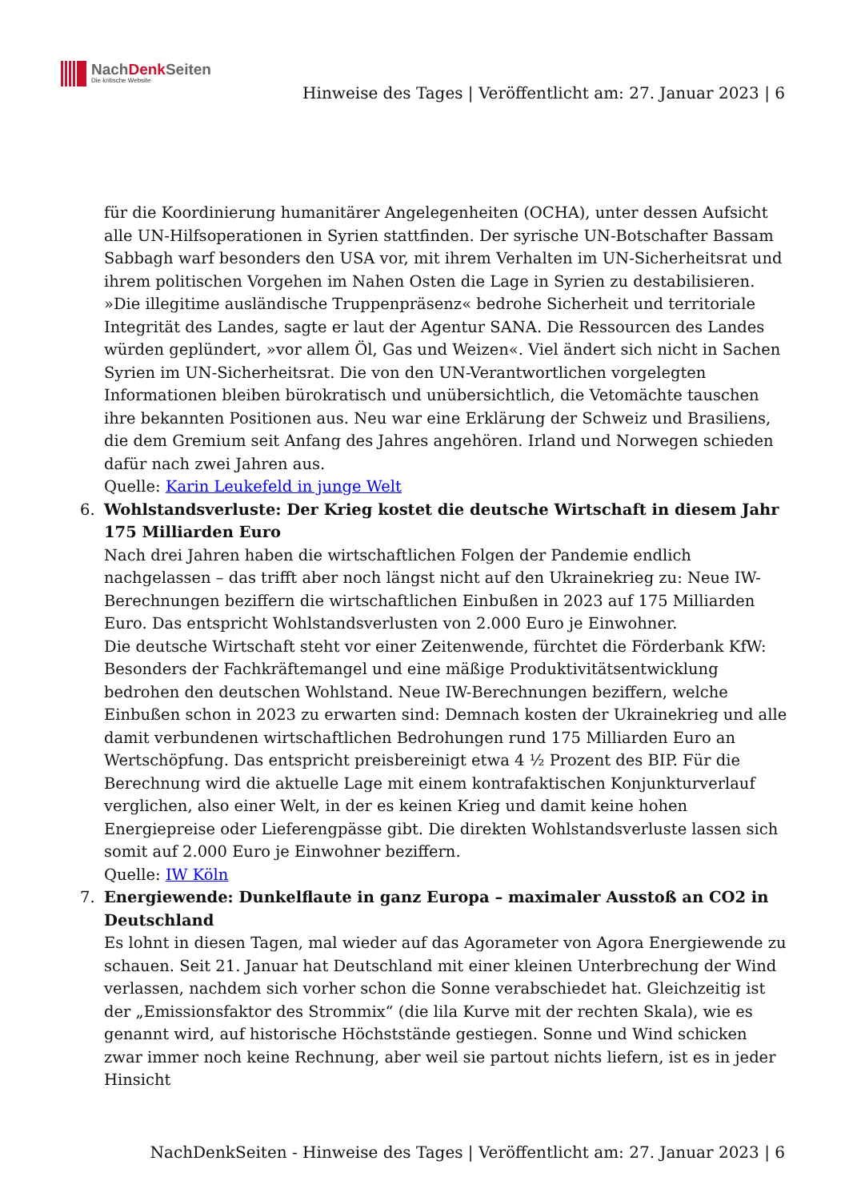NachDenk Seiten
Die kritische Website
Hinweise des Tages | Veröffentlicht am: 27. Januar 2023 | 6
für die Koordinierung humanitärer Angelegenheiten (OCHA), unter dessen Aufsicht alle UN-Hilfsoperationen in Syrien stattfinden. Der syrische UN-Botschafter Bassam Sabbagh warf besonders den USA vor, mit ihrem Verhalten im UN-Sicherheitsrat und ihrem politischen Vorgehen im Nahen Osten die Lage in Syrien zu destabilisieren. »Die illegitime ausländische Truppenpräsenz« bedrohe Sicherheit und territoriale Integrität des Landes, sagte er laut der Agentur SANA. Die Ressourcen des Landes würden geplündert, »vor allem Öl, Gas und Weizen«. Viel ändert sich nicht in Sachen Syrien im UN-Sicherheitsrat. Die von den UN-Verantwortlichen vorgelegten Informationen bleiben bürokratisch und unübersichtlich, die Vetomächte tauschen ihre bekannten Positionen aus. Neu war eine Erklärung der Schweiz und Brasiliens, die dem Gremium seit Anfang des Jahres angehören. Irland und Norwegen schieden dafür nach zwei Jahren aus.
Quelle: Karin Leukefeld in junge Welt
6. Wohlstandsverluste: Der Krieg kostet die deutsche Wirtschaft in diesem Jahr 175 Milliarden Euro
Nach drei Jahren haben die wirtschaftlichen Folgen der Pandemie endlich nachgelassen – das trifft aber noch längst nicht auf den Ukrainekrieg zu: Neue IW-Berechnungen beziffern die wirtschaftlichen Einbußen in 2023 auf 175 Milliarden Euro. Das entspricht Wohlstandsverlusten von 2.000 Euro je Einwohner.
Die deutsche Wirtschaft steht vor einer Zeitenwende, fürchtet die Förderbank KfW: Besonders der Fachkräftemangel und eine mäßige Produktivitätsentwicklung bedrohen den deutschen Wohlstand. Neue IW-Berechnungen beziffern, welche Einbußen schon in 2023 zu erwarten sind: Demnach kosten der Ukrainekrieg und alle damit verbundenen wirtschaftlichen Bedrohungen rund 175 Milliarden Euro an Wertschöpfung. Das entspricht preisbereinigt etwa 4 ½ Prozent des BIP. Für die Berechnung wird die aktuelle Lage mit einem kontrafaktischen Konjunkturverlauf verglichen, also einer Welt, in der es keinen Krieg und damit keine hohen Energiepreise oder Lieferengpässe gibt. Die direkten Wohlstandsverluste lassen sich somit auf 2.000 Euro je Einwohner beziffern.
Quelle: IW Köln
7. Energiewende: Dunkelflaute in ganz Europa – maximaler Ausstoß an CO2 in Deutschland
Es lohnt in diesen Tagen, mal wieder auf das Agorameter von Agora Energiewende zu schauen. Seit 21. Januar hat Deutschland mit einer kleinen Unterbrechung der Wind verlassen, nachdem sich vorher schon die Sonne verabschiedet hat. Gleichzeitig ist der „Emissionsfaktor des Strommix“ (die lila Kurve mit der rechten Skala), wie es genannt wird, auf historische Höchststände gestiegen. Sonne und Wind schicken zwar immer noch keine Rechnung, aber weil sie partout nichts liefern, ist es in jeder Hinsicht
NachDenkSeiten - Hinweise des Tages | Veröffentlicht am: 27. Januar 2023 | 6